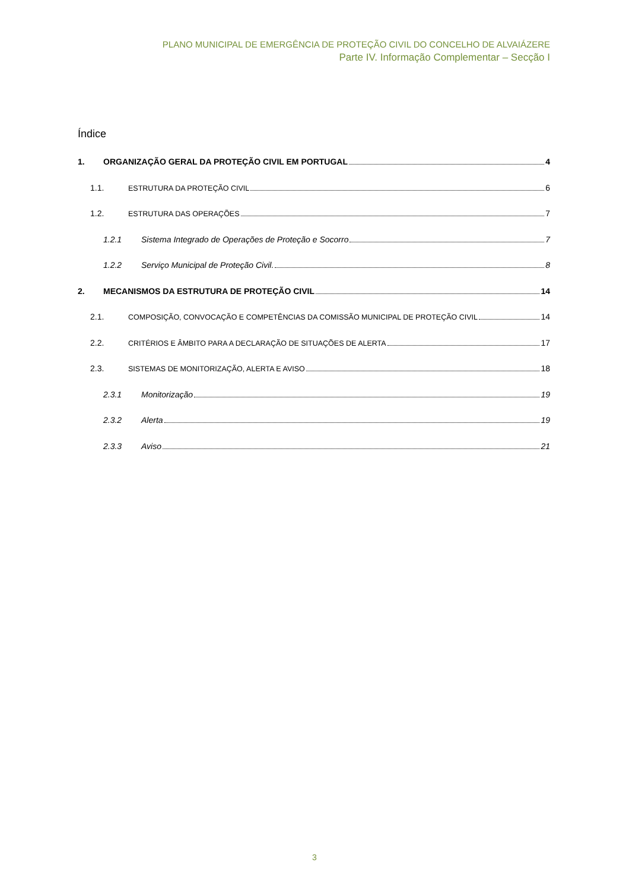PLANO MUNICIPAL DE EMERGÊNCIA DE PROTEÇÃO CIVIL DO CONCELHO DE ALVAIÁZERE
Parte IV. Informação Complementar – Secção I
Índice
1. ORGANIZAÇÃO GERAL DA PROTEÇÃO CIVIL EM PORTUGAL 4
1.1. ESTRUTURA DA PROTEÇÃO CIVIL 6
1.2. ESTRUTURA DAS OPERAÇÕES 7
1.2.1 Sistema Integrado de Operações de Proteção e Socorro 7
1.2.2 Serviço Municipal de Proteção Civil. 8
2. MECANISMOS DA ESTRUTURA DE PROTEÇÃO CIVIL 14
2.1. COMPOSIÇÃO, CONVOCAÇÃO E COMPETÊNCIAS DA COMISSÃO MUNICIPAL DE PROTEÇÃO CIVIL 14
2.2. CRITÉRIOS E ÂMBITO PARA A DECLARAÇÃO DE SITUAÇÕES DE ALERTA 17
2.3. SISTEMAS DE MONITORIZAÇÃO, ALERTA E AVISO 18
2.3.1 Monitorização 19
2.3.2 Alerta 19
2.3.3 Aviso 21
3